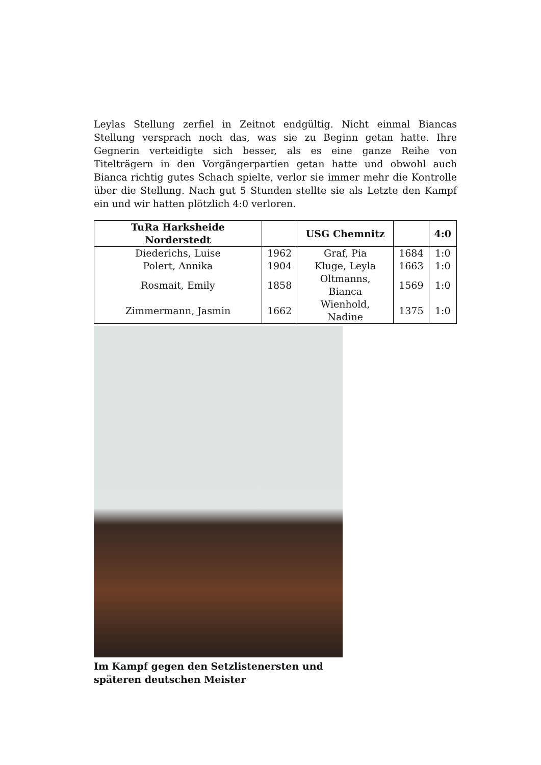Leylas Stellung zerfiel in Zeitnot endgültig. Nicht einmal Biancas Stellung versprach noch das, was sie zu Beginn getan hatte. Ihre Gegnerin verteidigte sich besser, als es eine ganze Reihe von Titelträgern in den Vorgängerpartien getan hatte und obwohl auch Bianca richtig gutes Schach spielte, verlor sie immer mehr die Kontrolle über die Stellung. Nach gut 5 Stunden stellte sie als Letzte den Kampf ein und wir hatten plötzlich 4:0 verloren.
| TuRa Harksheide Norderstedt | | USG Chemnitz | | 4:0 |
| --- | --- | --- | --- | --- |
| Diederichs, Luise | 1962 | Graf, Pia | 1684 | 1:0 |
| Polert, Annika | 1904 | Kluge, Leyla | 1663 | 1:0 |
| Rosmait, Emily | 1858 | Oltmanns, Bianca | 1569 | 1:0 |
| Zimmermann, Jasmin | 1662 | Wienhold, Nadine | 1375 | 1:0 |
Im Kampf gegen den Setzlistenersten und späteren deutschen Meister